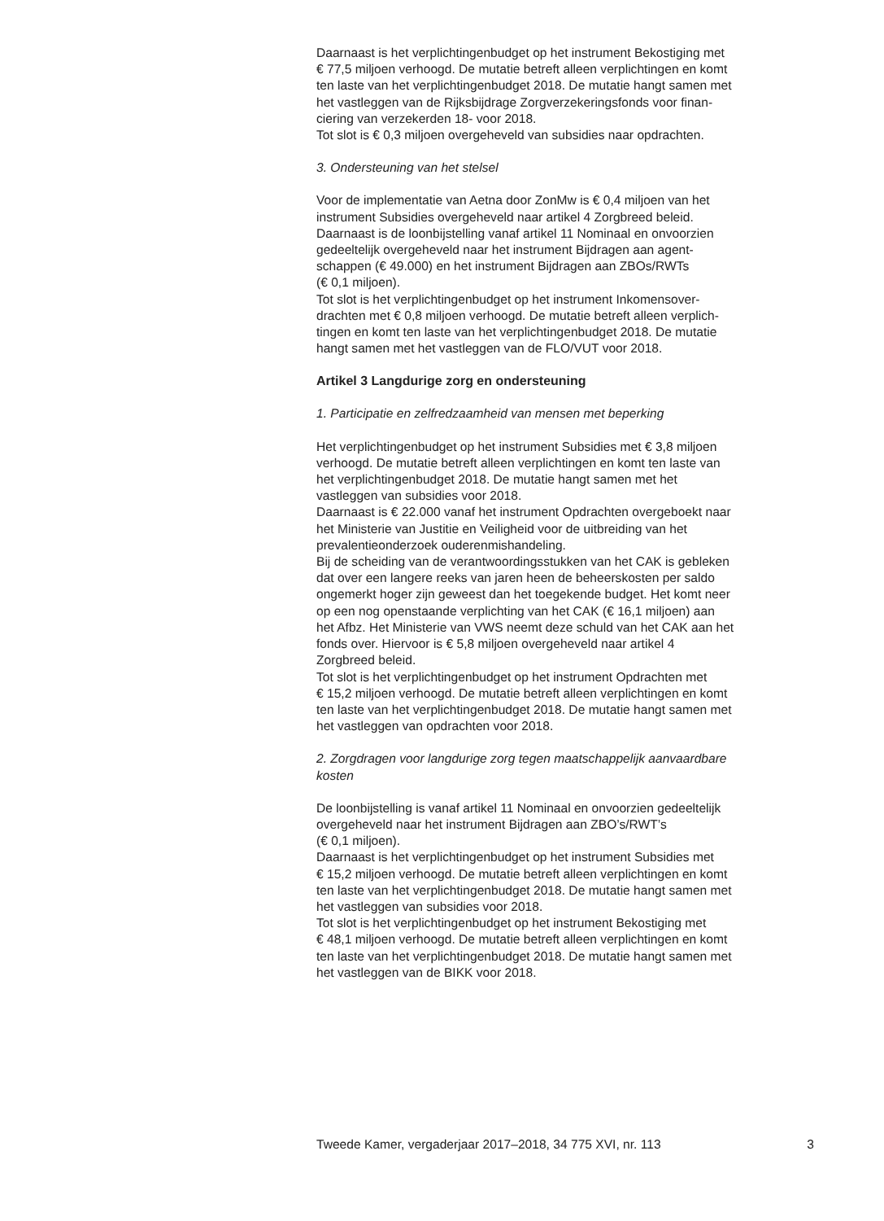Daarnaast is het verplichtingenbudget op het instrument Bekostiging met
€ 77,5 miljoen verhoogd. De mutatie betreft alleen verplichtingen en komt
ten laste van het verplichtingenbudget 2018. De mutatie hangt samen met
het vastleggen van de Rijksbijdrage Zorgverzekeringsfonds voor finan-
ciering van verzekerden 18- voor 2018.
Tot slot is € 0,3 miljoen overgeheveld van subsidies naar opdrachten.
3. Ondersteuning van het stelsel
Voor de implementatie van Aetna door ZonMw is € 0,4 miljoen van het
instrument Subsidies overgeheveld naar artikel 4 Zorgbreed beleid.
Daarnaast is de loonbijstelling vanaf artikel 11 Nominaal en onvoorzien
gedeeltelijk overgeheveld naar het instrument Bijdragen aan agent-
schappen (€ 49.000) en het instrument Bijdragen aan ZBOs/RWTs
(€ 0,1 miljoen).
Tot slot is het verplichtingenbudget op het instrument Inkomensover-
drachten met € 0,8 miljoen verhoogd. De mutatie betreft alleen verplich-
tingen en komt ten laste van het verplichtingenbudget 2018. De mutatie
hangt samen met het vastleggen van de FLO/VUT voor 2018.
Artikel 3 Langdurige zorg en ondersteuning
1. Participatie en zelfredzaamheid van mensen met beperking
Het verplichtingenbudget op het instrument Subsidies met € 3,8 miljoen
verhoogd. De mutatie betreft alleen verplichtingen en komt ten laste van
het verplichtingenbudget 2018. De mutatie hangt samen met het
vastleggen van subsidies voor 2018.
Daarnaast is € 22.000 vanaf het instrument Opdrachten overgeboekt naar
het Ministerie van Justitie en Veiligheid voor de uitbreiding van het
prevalentieonderzoek ouderenmishandeling.
Bij de scheiding van de verantwoordingsstukken van het CAK is gebleken
dat over een langere reeks van jaren heen de beheerskosten per saldo
ongemerkt hoger zijn geweest dan het toegekende budget. Het komt neer
op een nog openstaande verplichting van het CAK (€ 16,1 miljoen) aan
het Afbz. Het Ministerie van VWS neemt deze schuld van het CAK aan het
fonds over. Hiervoor is € 5,8 miljoen overgeheveld naar artikel 4
Zorgbreed beleid.
Tot slot is het verplichtingenbudget op het instrument Opdrachten met
€ 15,2 miljoen verhoogd. De mutatie betreft alleen verplichtingen en komt
ten laste van het verplichtingenbudget 2018. De mutatie hangt samen met
het vastleggen van opdrachten voor 2018.
2. Zorgdragen voor langdurige zorg tegen maatschappelijk aanvaardbare
kosten
De loonbijstelling is vanaf artikel 11 Nominaal en onvoorzien gedeeltelijk
overgeheveld naar het instrument Bijdragen aan ZBO’s/RWT’s
(€ 0,1 miljoen).
Daarnaast is het verplichtingenbudget op het instrument Subsidies met
€ 15,2 miljoen verhoogd. De mutatie betreft alleen verplichtingen en komt
ten laste van het verplichtingenbudget 2018. De mutatie hangt samen met
het vastleggen van subsidies voor 2018.
Tot slot is het verplichtingenbudget op het instrument Bekostiging met
€ 48,1 miljoen verhoogd. De mutatie betreft alleen verplichtingen en komt
ten laste van het verplichtingenbudget 2018. De mutatie hangt samen met
het vastleggen van de BIKK voor 2018.
Tweede Kamer, vergaderjaar 2017–2018, 34 775 XVI, nr. 113 3